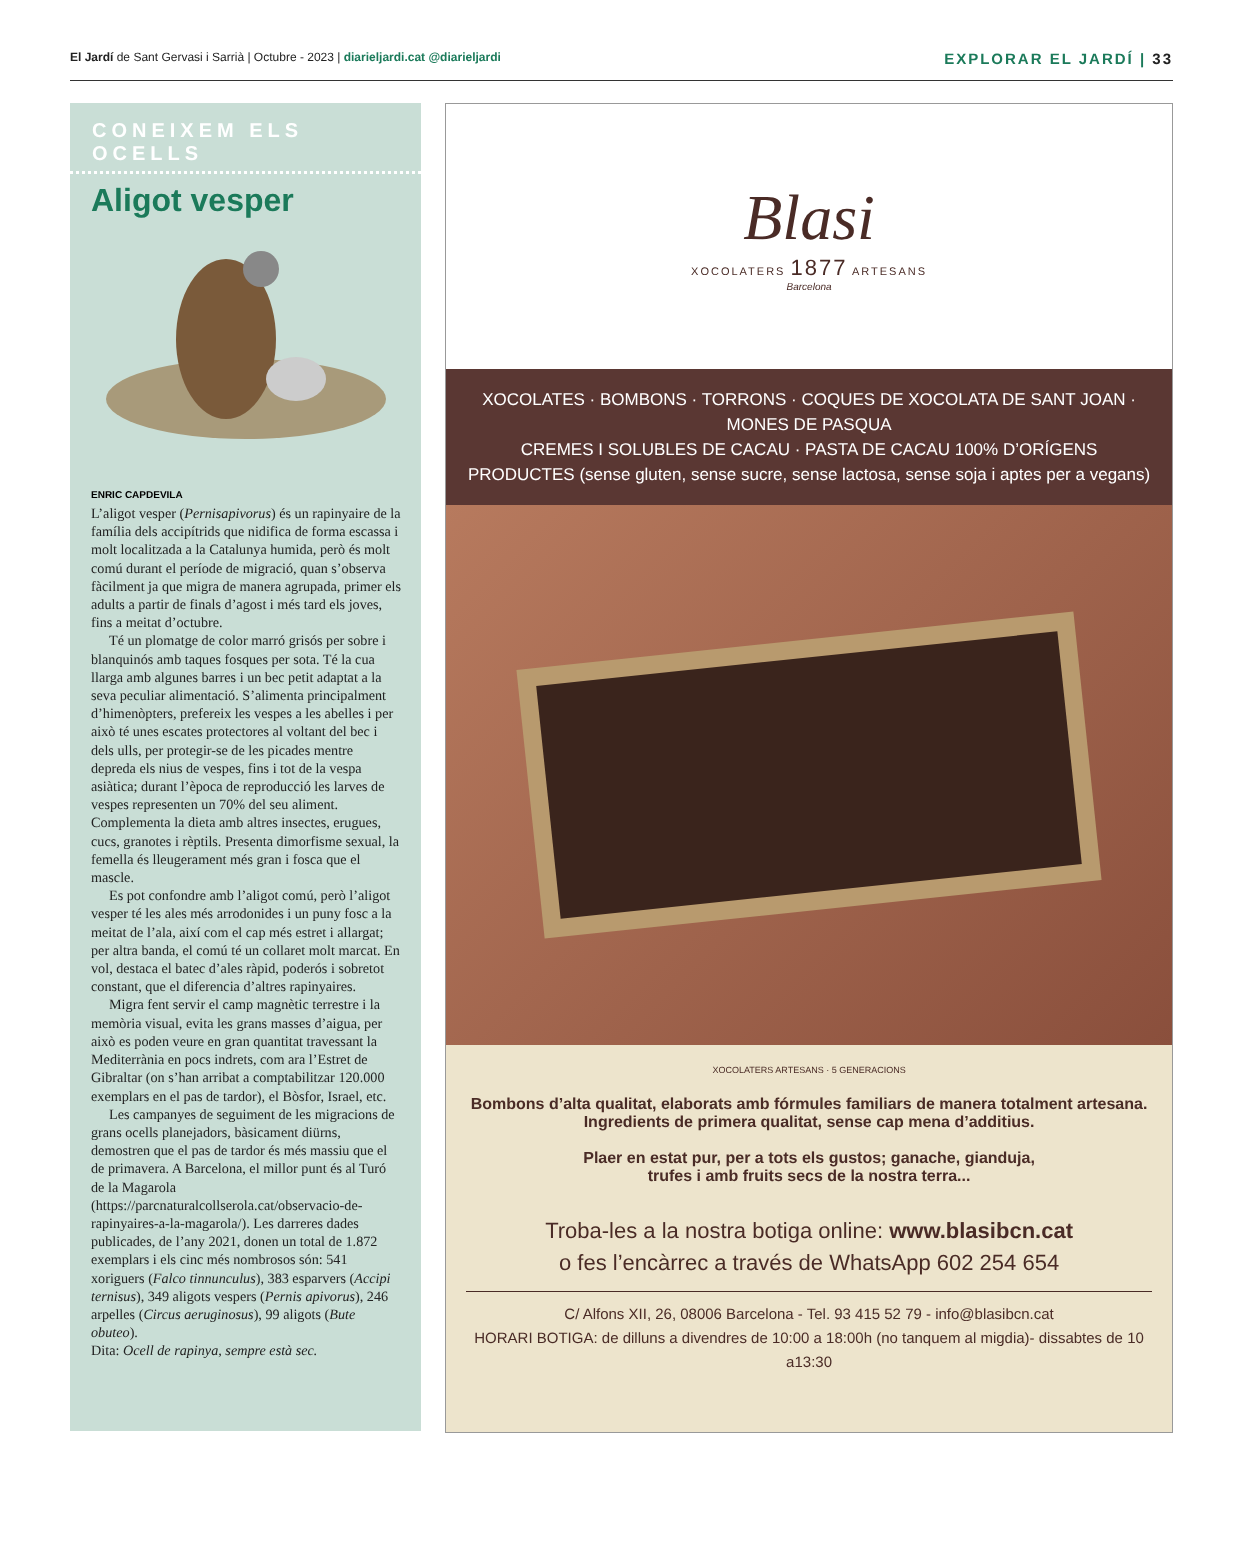El Jardí de Sant Gervasi i Sarrià | Octubre - 2023 | diarieljardi.cat @diarieljardi
EXPLORAR EL JARDÍ | 33
CONEIXEM ELS OCELLS
Aligot vesper
ENRIC CAPDEVILA
L’aligot vesper (Pernisapivorus) és un rapinyaire de la família dels accipítrids que nidifica de forma escassa i molt localitzada a la Catalunya humida, però és molt comú durant el període de migració, quan s’observa fàcilment ja que migra de manera agrupada, primer els adults a partir de finals d’agost i més tard els joves, fins a meitat d’octubre.
Té un plomatge de color marró grisós per sobre i blanquinós amb taques fosques per sota. Té la cua llarga amb algunes barres i un bec petit adaptat a la seva peculiar alimentació. S’alimenta principalment d’himenòpters, prefereix les vespes a les abelles i per això té unes escates protectores al voltant del bec i dels ulls, per protegir-se de les picades mentre depreda els nius de vespes, fins i tot de la vespa asiàtica; durant l’època de reproducció les larves de vespes representen un 70% del seu aliment. Complementa la dieta amb altres insectes, erugues, cucs, granotes i rèptils. Presenta dimorfisme sexual, la femella és lleugerament més gran i fosca que el mascle.
Es pot confondre amb l’aligot comú, però l’aligot vesper té les ales més arrodonides i un puny fosc a la meitat de l’ala, així com el cap més estret i allargat; per altra banda, el comú té un collaret molt marcat. En vol, destaca el batec d’ales ràpid, poderós i sobretot constant, que el diferencia d’altres rapinyaires.
Migra fent servir el camp magnètic terrestre i la memòria visual, evita les grans masses d’aigua, per això es poden veure en gran quantitat travessant la Mediterrània en pocs indrets, com ara l’Estret de Gibraltar (on s’han arribat a comptabilitzar 120.000 exemplars en el pas de tardor), el Bòsfor, Israel, etc.
Les campanyes de seguiment de les migracions de grans ocells planejadors, bàsicament diürns, demostren que el pas de tardor és més massiu que el de primavera. A Barcelona, el millor punt és al Turó de la Magarola (https://parcnaturalcollserola.cat/observacio-de-rapinyaires-a-la-magarola/). Les darreres dades publicades, de l’any 2021, donen un total de 1.872 exemplars i els cinc més nombrosos són: 541 xoriguers (Falco tinnunculus), 383 esparvers (Accipi ternisus), 349 aligots vespers (Pernis apivorus), 246 arpelles (Circus aeruginosus), 99 aligots (Bute obuteo).
Dita: Ocell de rapinya, sempre està sec.
Blasi
XOCOLATERS 1877 ARTESANS
Barcelona
XOCOLATES · BOMBONS · TORRONS · COQUES DE XOCOLATA DE SANT JOAN · MONES DE PASQUA
CREMES I SOLUBLES DE CACAU · PASTA DE CACAU 100% D’ORÍGENS
PRODUCTES (sense gluten, sense sucre, sense lactosa, sense soja i aptes per a vegans)
XOCOLATERS ARTESANS · 5 GENERACIONS
Bombons d’alta qualitat, elaborats amb fórmules familiars de manera totalment artesana. Ingredients de primera qualitat, sense cap mena d’additius.
Plaer en estat pur, per a tots els gustos; ganache, gianduja,
trufes i amb fruits secs de la nostra terra...
Troba-les a la nostra botiga online: www.blasibcn.cat
o fes l’encàrrec a través de WhatsApp 602 254 654
C/ Alfons XII, 26, 08006 Barcelona - Tel. 93 415 52 79 - info@blasibcn.cat
HORARI BOTIGA: de dilluns a divendres de 10:00 a 18:00h (no tanquem al migdia)- dissabtes de 10 a13:30